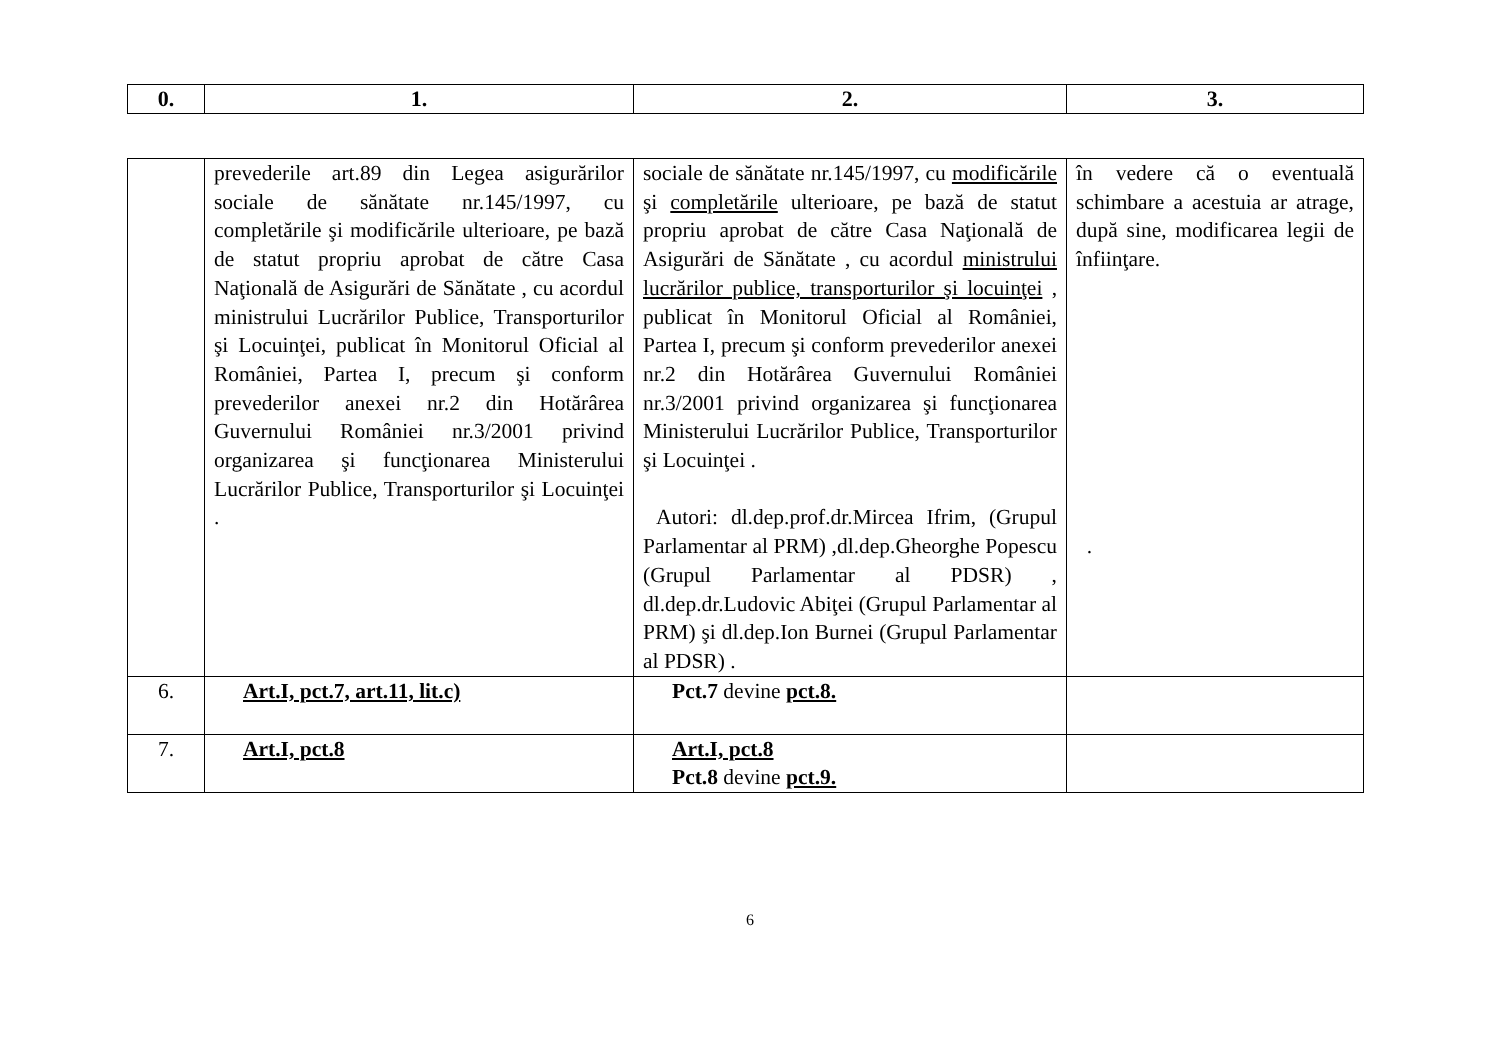| 0. | 1. | 2. | 3. |
| --- | --- | --- | --- |
| | prevederile art.89 din Legea asigurărilor sociale de sănătate nr.145/1997, cu completările şi modificările ulterioare, pe bază de statut propriu aprobat de către Casa Naţională de Asigurări de Sănătate , cu acordul ministrului Lucrărilor Publice, Transporturilor şi Locuinţei, publicat în Monitorul Oficial al României, Partea I, precum şi conform prevederilor anexei nr.2 din Hotărârea Guvernului României nr.3/2001 privind organizarea şi funcţionarea Ministerului Lucrărilor Publice, Transporturilor şi Locuinţei . | sociale de sănătate nr.145/1997, cu modificările şi completările ulterioare, pe bază de statut propriu aprobat de către Casa Naţională de Asigurări de Sănătate , cu acordul ministrului lucrărilor publice, transporturilor şi locuinţei , publicat în Monitorul Oficial al României, Partea I, precum şi conform prevederilor anexei nr.2 din Hotărârea Guvernului României nr.3/2001 privind organizarea şi funcţionarea Ministerului Lucrărilor Publice, Transporturilor şi Locuinţei . Autori: dl.dep.prof.dr.Mircea Ifrim, (Grupul Parlamentar al PRM) ,dl.dep.Gheorghe Popescu (Grupul Parlamentar al PDSR) , dl.dep.dr.Ludovic Abiţei (Grupul Parlamentar al PRM) şi dl.dep.Ion Burnei (Grupul Parlamentar al PDSR) . | în vedere că o eventuală schimbare a acestuia ar atrage, după sine, modificarea legii de înfiinţare. . |
| 6. | Art.I, pct.7, art.11, lit.c) | Pct.7 devine pct.8. | |
| 7. | Art.I, pct.8 | Art.I, pct.8 Pct.8 devine pct.9. | |
6